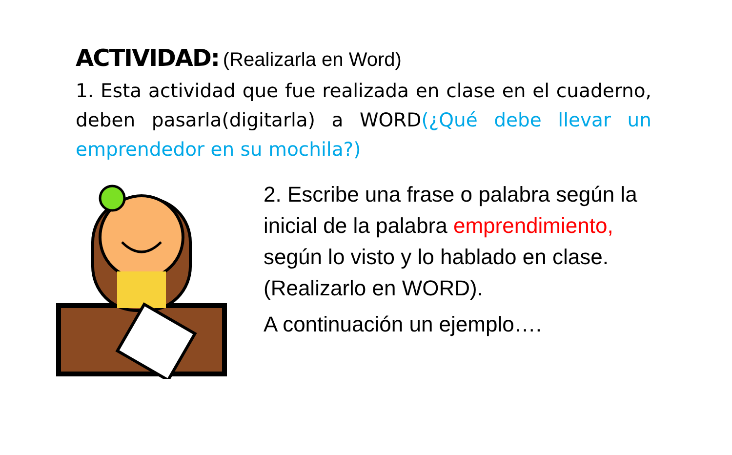ACTIVIDAD: (Realizarla en Word)
1. Esta actividad que fue realizada en clase en el cuaderno, deben pasarla(digitarla) a WORD(¿Qué debe llevar un emprendedor en su mochila?)
2. Escribe una frase o palabra según la inicial de la palabra emprendimiento, según lo visto y lo hablado en clase. (Realizarlo en WORD).
A continuación un ejemplo….